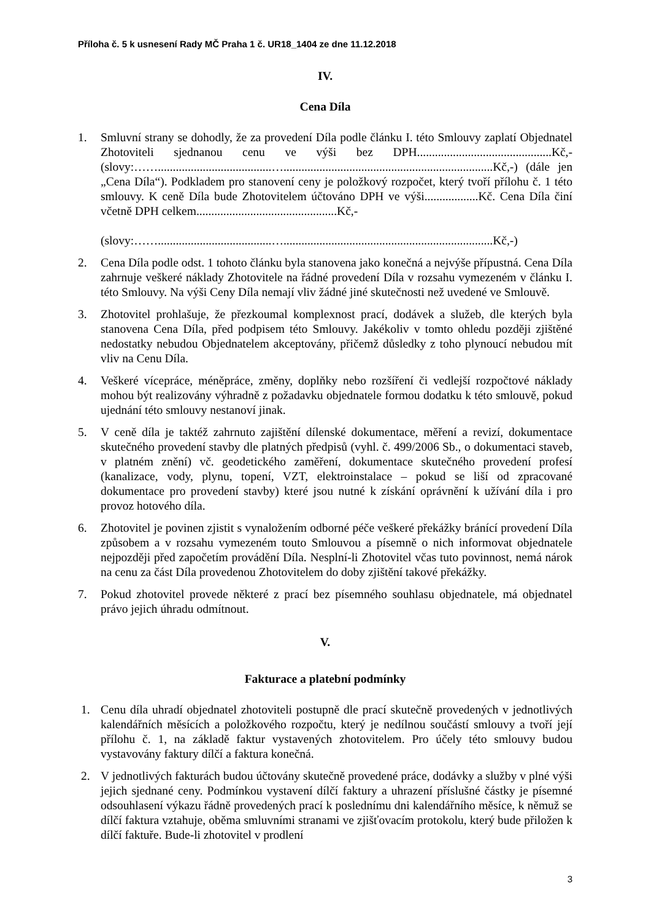Příloha č. 5 k usnesení Rady MČ Praha 1 č. UR18_1404 ze dne 11.12.2018
IV.
Cena Díla
1. Smluvní strany se dohodly, že za provedení Díla podle článku I. této Smlouvy zaplatí Objednatel Zhotoviteli sjednanou cenu ve výši bez DPH.............................................Kč,- (slovy:……......................................…......................................................................Kč,-) (dále jen „Cena Díla“). Podkladem pro stanovení ceny je položkový rozpočet, který tvoří přílohu č. 1 této smlouvy. K ceně Díla bude Zhotovitelem účtováno DPH ve výši..................Kč. Cena Díla činí včetně DPH celkem...............................................Kč,-
(slovy:……......................................…......................................................................Kč,-)
2. Cena Díla podle odst. 1 tohoto článku byla stanovena jako konečná a nejvýše přípustná. Cena Díla zahrnuje veškeré náklady Zhotovitele na řádné provedení Díla v rozsahu vymezeném v článku I. této Smlouvy. Na výši Ceny Díla nemají vliv žádné jiné skutečnosti než uvedené ve Smlouvě.
3. Zhotovitel prohlašuje, že přezkoumal komplexnost prací, dodávek a služeb, dle kterých byla stanovena Cena Díla, před podpisem této Smlouvy. Jakékoliv v tomto ohledu později zjištěné nedostatky nebudou Objednatelem akceptovány, přičemž důsledky z toho plynoucí nebudou mít vliv na Cenu Díla.
4. Veškeré vícepráce, méněpráce, změny, doplňky nebo rozšíření či vedlejší rozpočtové náklady mohou být realizovány výhradně z požadavku objednatele formou dodatku k této smlouvě, pokud ujednání této smlouvy nestanoví jinak.
5. V ceně díla je taktéž zahrnuto zajištění dílenské dokumentace, měření a revizí, dokumentace skutečného provedení stavby dle platných předpisů (vyhl. č. 499/2006 Sb., o dokumentaci staveb, v platném znění) vč. geodetického zaměření, dokumentace skutečného provedení profesí (kanalizace, vody, plynu, topení, VZT, elektroinstalace – pokud se liší od zpracované dokumentace pro provedení stavby) které jsou nutné k získání oprávnění k užívání díla i pro provoz hotového díla.
6. Zhotovitel je povinen zjistit s vynaložením odborné péče veškeré překážky bránící provedení Díla způsobem a v rozsahu vymezeném touto Smlouvou a písemně o nich informovat objednatele nejpozději před započetím provádění Díla. Nesplní-li Zhotovitel včas tuto povinnost, nemá nárok na cenu za část Díla provedenou Zhotovitelem do doby zjištění takové překážky.
7. Pokud zhotovitel provede některé z prací bez písemného souhlasu objednatele, má objednatel právo jejich úhradu odmítnout.
V.
Fakturace a platební podmínky
1. Cenu díla uhradí objednatel zhotoviteli postupně dle prací skutečně provedených v jednotlivých kalendářních měsících a položkového rozpočtu, který je nedílnou součástí smlouvy a tvoří její přílohu č. 1, na základě faktur vystavených zhotovitelem. Pro účely této smlouvy budou vystavovány faktury dílčí a faktura konečná.
2. V jednotlivých fakturách budou účtovány skutečně provedené práce, dodávky a služby v plné výši jejich sjednané ceny. Podmínkou vystavení dílčí faktury a uhrazení příslušné částky je písemné odsouhlasení výkazu řádně provedených prací k poslednímu dni kalendářního měsíce, k němuž se dílčí faktura vztahuje, oběma smluvními stranami ve zjišťovacím protokolu, který bude přiložen k dílčí faktuře. Bude-li zhotovitel v prodlení
3